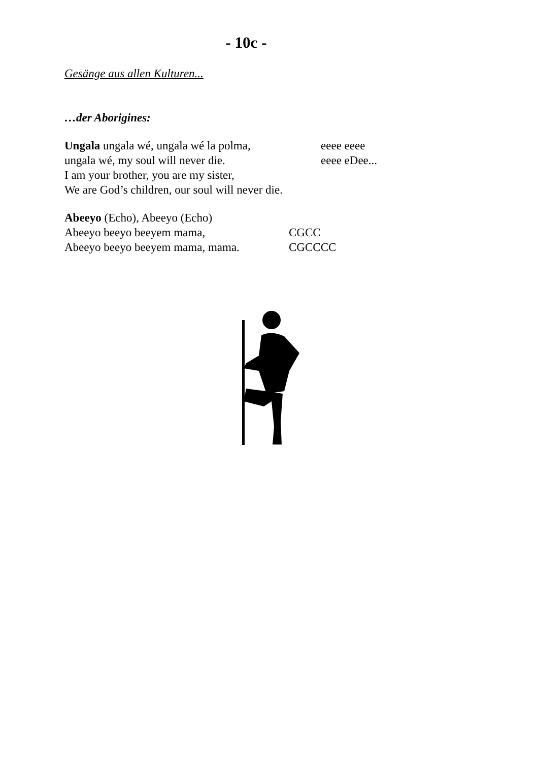- 10c -
Gesänge aus allen Kulturen...
…der Aborigines:
Ungala ungala wé, ungala wé la polma, eeee eeee
ungala wé, my soul will never die. eeee eDee...
I am your brother, you are my sister,
We are God’s children, our soul will never die.
Abeeyo (Echo), Abeeyo (Echo)
Abeeyo beeyo beeyem mama, CGCC
Abeeyo beeyo beeyem mama, mama. CGCCCC